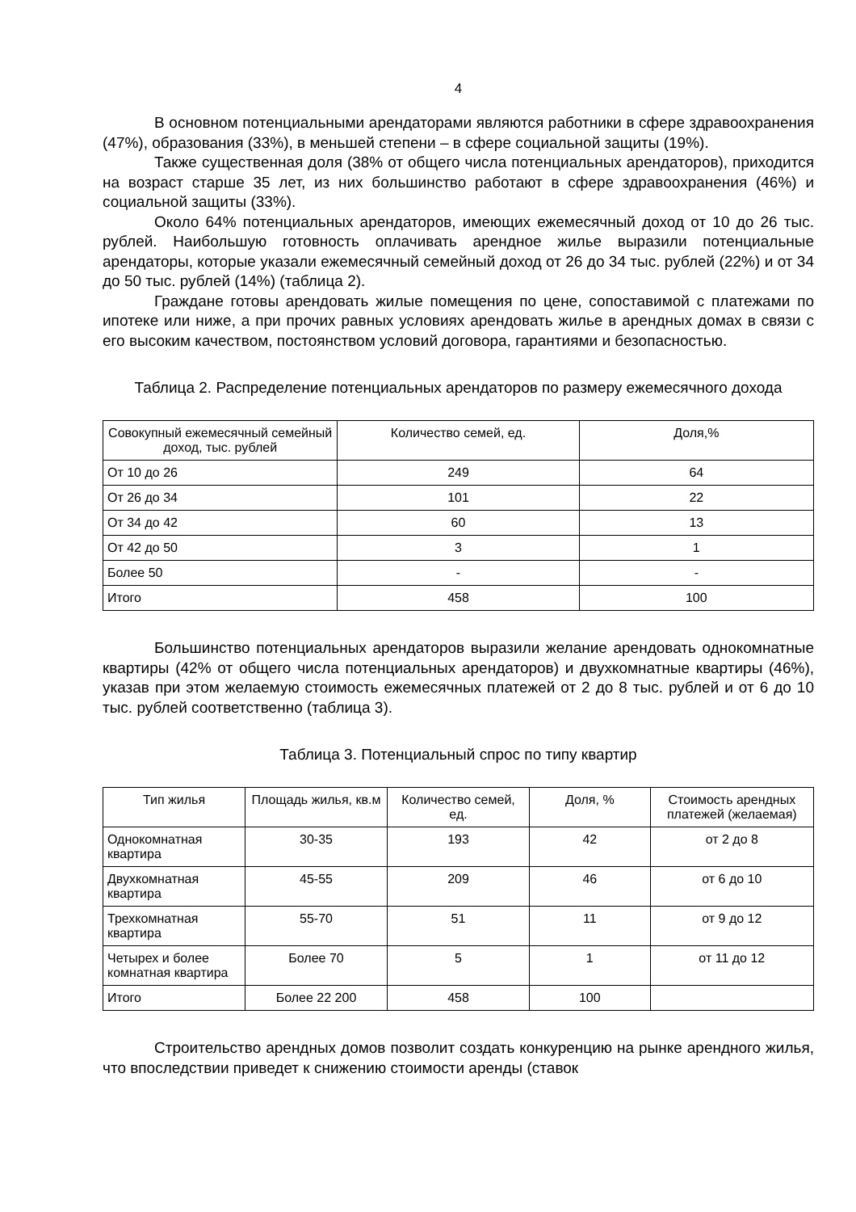4
В основном потенциальными арендаторами являются работники в сфере здравоохранения (47%), образования (33%), в меньшей степени – в сфере социальной защиты (19%).
Также существенная доля (38% от общего числа потенциальных арендаторов), приходится на возраст старше 35 лет, из них большинство работают в сфере здравоохранения (46%) и социальной защиты (33%).
Около 64% потенциальных арендаторов, имеющих ежемесячный доход от 10 до 26 тыс. рублей. Наибольшую готовность оплачивать арендное жилье выразили потенциальные арендаторы, которые указали ежемесячный семейный доход от 26 до 34 тыс. рублей (22%) и от 34 до 50 тыс. рублей (14%) (таблица 2).
Граждане готовы арендовать жилые помещения по цене, сопоставимой с платежами по ипотеке или ниже, а при прочих равных условиях арендовать жилье в арендных домах в связи с его высоким качеством, постоянством условий договора, гарантиями и безопасностью.
Таблица 2. Распределение потенциальных арендаторов по размеру ежемесячного дохода
| Совокупный ежемесячный семейный доход, тыс. рублей | Количество семей, ед. | Доля,% |
| --- | --- | --- |
| От 10 до 26 | 249 | 64 |
| От 26 до 34 | 101 | 22 |
| От 34 до 42 | 60 | 13 |
| От 42 до 50 | 3 | 1 |
| Более 50 | - | - |
| Итого | 458 | 100 |
Большинство потенциальных арендаторов выразили желание арендовать однокомнатные квартиры (42% от общего числа потенциальных арендаторов) и двухкомнатные квартиры (46%), указав при этом желаемую стоимость ежемесячных платежей от 2 до 8 тыс. рублей и от 6 до 10 тыс. рублей соответственно (таблица 3).
Таблица 3. Потенциальный спрос по типу квартир
| Тип жилья | Площадь жилья, кв.м | Количество семей, ед. | Доля, % | Стоимость арендных платежей (желаемая) |
| --- | --- | --- | --- | --- |
| Однокомнатная квартира | 30-35 | 193 | 42 | от 2 до 8 |
| Двухкомнатная квартира | 45-55 | 209 | 46 | от 6 до 10 |
| Трехкомнатная квартира | 55-70 | 51 | 11 | от 9 до 12 |
| Четырех и более комнатная квартира | Более 70 | 5 | 1 | от 11 до 12 |
| Итого | Более 22 200 | 458 | 100 | |
Строительство арендных домов позволит создать конкуренцию на рынке арендного жилья, что впоследствии приведет к снижению стоимости аренды (ставок